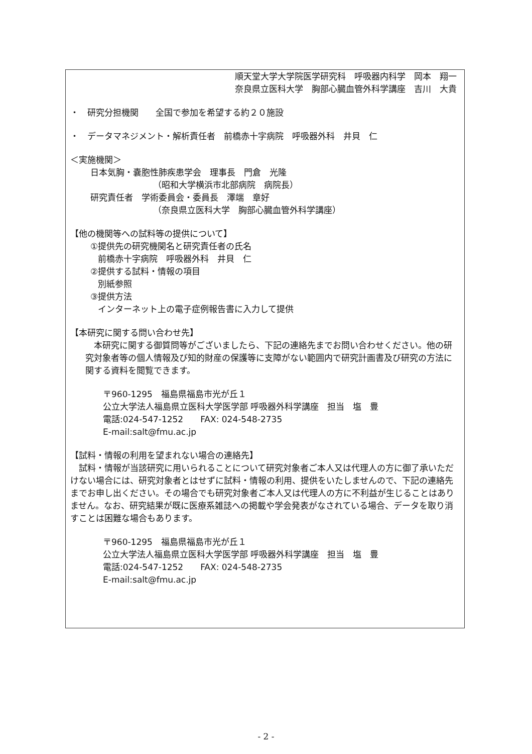順天堂大学大学院医学研究科　呼吸器内科学　岡本　翔一
奈良県立医科大学　胸部心臓血管外科学講座　吉川　大貴
・　研究分担機関　　全国で参加を希望する約２０施設
・　データマネジメント・解析責任者　前橋赤十字病院　呼吸器外科　井貝　仁
＜実施機関＞
日本気胸・嚢胞性肺疾患学会　理事長　門倉　光隆
（昭和大学横浜市北部病院　病院長）
研究責任者　学術委員会・委員長　澤端　章好
（奈良県立医科大学　胸部心臓血管外科学講座）
【他の機関等への試料等の提供について】
①提供先の研究機関名と研究責任者の氏名
前橋赤十字病院　呼吸器外科　井貝　仁
②提供する試料・情報の項目
別紙参照
③提供方法
インターネット上の電子症例報告書に入力して提供
【本研究に関する問い合わせ先】
　本研究に関する御質問等がございましたら、下記の連絡先までお問い合わせください。他の研究対象者等の個人情報及び知的財産の保護等に支障がない範囲内で研究計画書及び研究の方法に関する資料を閲覧できます。
〒960-1295　福島県福島市光が丘１
公立大学法人福島県立医科大学医学部 呼吸器外科学講座　担当　塩　豊
電話:024-547-1252　　FAX: 024-548-2735
E-mail:salt@fmu.ac.jp
【試料・情報の利用を望まれない場合の連絡先】
　試料・情報が当該研究に用いられることについて研究対象者ご本人又は代理人の方に御了承いただけない場合には、研究対象者とはせずに試料・情報の利用、提供をいたしませんので、下記の連絡先までお申し出ください。その場合でも研究対象者ご本人又は代理人の方に不利益が生じることはありません。なお、研究結果が既に医療系雑誌への掲載や学会発表がなされている場合、データを取り消すことは困難な場合もあります。
〒960-1295　福島県福島市光が丘１
公立大学法人福島県立医科大学医学部 呼吸器外科学講座　担当　塩　豊
電話:024-547-1252　　FAX: 024-548-2735
E-mail:salt@fmu.ac.jp
- 2 -